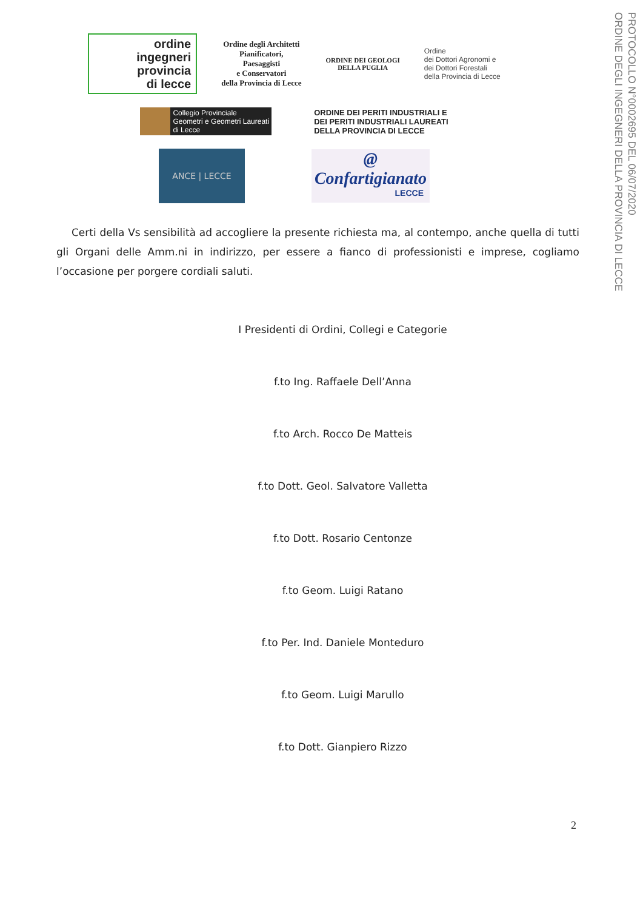PROTOCOLLO N°0002695 DEL 06/07/2020
ORDINE DEGLI INGEGNERI DELLA PROVINCIA DI LECCE
ordine
ingegneri
provincia
di lecce
Ordine degli Architetti
Pianificatori,
Paesaggisti
e Conservatori
della Provincia di Lecce
ORDINE DEI GEOLOGI
DELLA PUGLIA
Ordine
dei Dottori Agronomi e
dei Dottori Forestali
della Provincia di Lecce
Collegio Provinciale
Geometri e Geometri Laureati
di Lecce
ORDINE DEI PERITI INDUSTRIALI E
DEI PERITI INDUSTRIALI LAUREATI
DELLA PROVINCIA DI LECCE
ANCE | LECCE
@
Confartigianato
LECCE
Certi della Vs sensibilità ad accogliere la presente richiesta ma, al contempo, anche quella di tutti gli Organi delle Amm.ni in indirizzo, per essere a fianco di professionisti e imprese, cogliamo l’occasione per porgere cordiali saluti.
I Presidenti di Ordini, Collegi e Categorie
f.to Ing. Raffaele Dell’Anna
f.to Arch. Rocco De Matteis
f.to Dott. Geol. Salvatore Valletta
f.to Dott. Rosario Centonze
f.to Geom. Luigi Ratano
f.to Per. Ind. Daniele Monteduro
f.to Geom. Luigi Marullo
f.to Dott. Gianpiero Rizzo
2